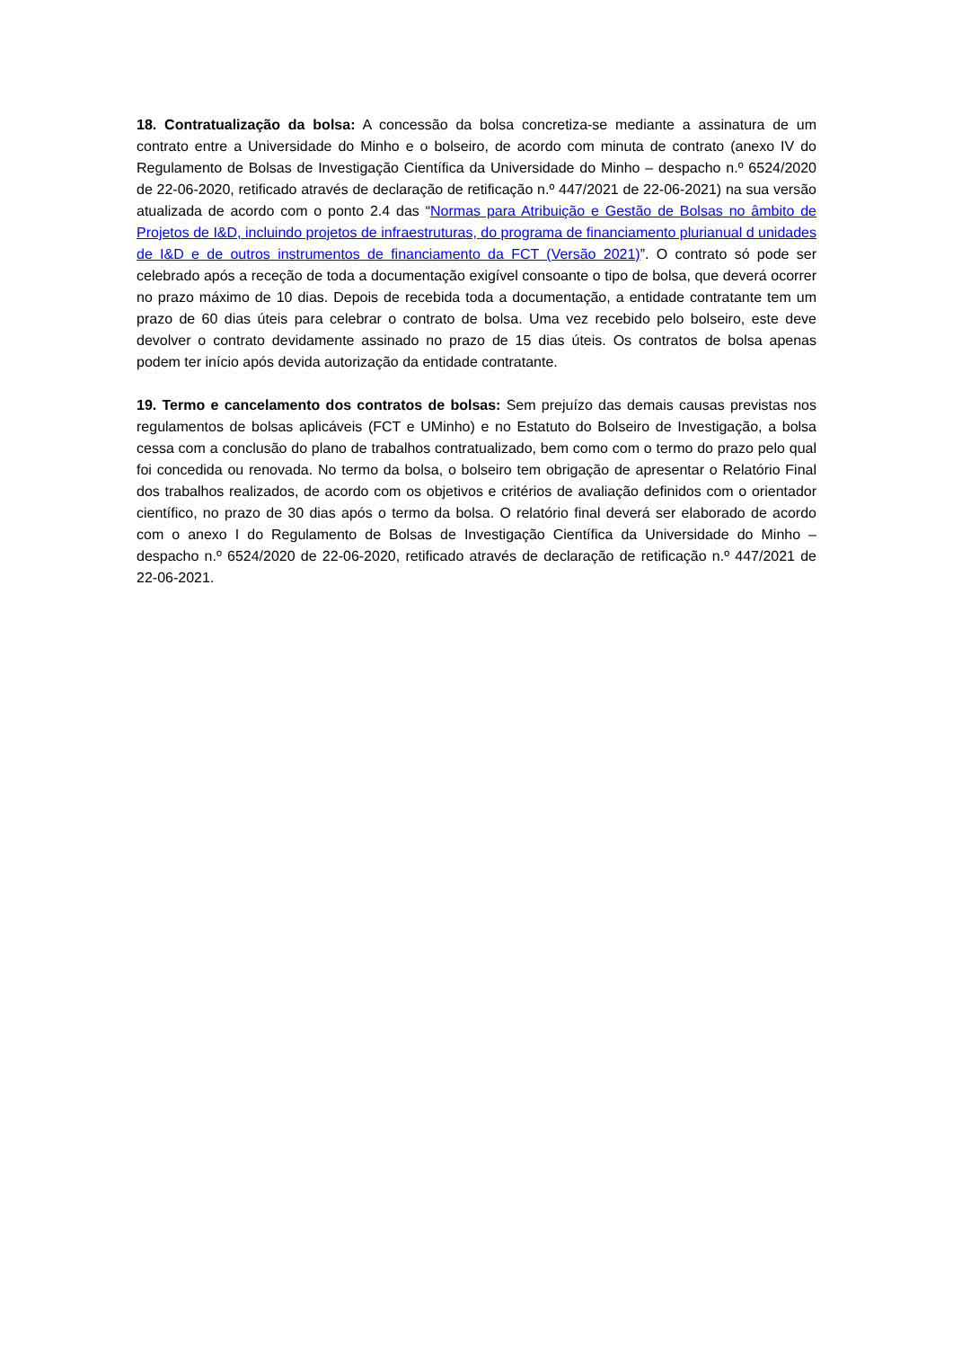18. Contratualização da bolsa: A concessão da bolsa concretiza-se mediante a assinatura de um contrato entre a Universidade do Minho e o bolseiro, de acordo com minuta de contrato (anexo IV do Regulamento de Bolsas de Investigação Científica da Universidade do Minho – despacho n.º 6524/2020 de 22-06-2020, retificado através de declaração de retificação n.º 447/2021 de 22-06-2021) na sua versão atualizada de acordo com o ponto 2.4 das “Normas para Atribuição e Gestão de Bolsas no âmbito de Projetos de I&D, incluindo projetos de infraestruturas, do programa de financiamento plurianual d unidades de I&D e de outros instrumentos de financiamento da FCT (Versão 2021)”. O contrato só pode ser celebrado após a receção de toda a documentação exigível consoante o tipo de bolsa, que deverá ocorrer no prazo máximo de 10 dias. Depois de recebida toda a documentação, a entidade contratante tem um prazo de 60 dias úteis para celebrar o contrato de bolsa. Uma vez recebido pelo bolseiro, este deve devolver o contrato devidamente assinado no prazo de 15 dias úteis. Os contratos de bolsa apenas podem ter início após devida autorização da entidade contratante.
19. Termo e cancelamento dos contratos de bolsas: Sem prejuízo das demais causas previstas nos regulamentos de bolsas aplicáveis (FCT e UMinho) e no Estatuto do Bolseiro de Investigação, a bolsa cessa com a conclusão do plano de trabalhos contratualizado, bem como com o termo do prazo pelo qual foi concedida ou renovada. No termo da bolsa, o bolseiro tem obrigação de apresentar o Relatório Final dos trabalhos realizados, de acordo com os objetivos e critérios de avaliação definidos com o orientador científico, no prazo de 30 dias após o termo da bolsa. O relatório final deverá ser elaborado de acordo com o anexo I do Regulamento de Bolsas de Investigação Científica da Universidade do Minho – despacho n.º 6524/2020 de 22-06-2020, retificado através de declaração de retificação n.º 447/2021 de 22-06-2021.